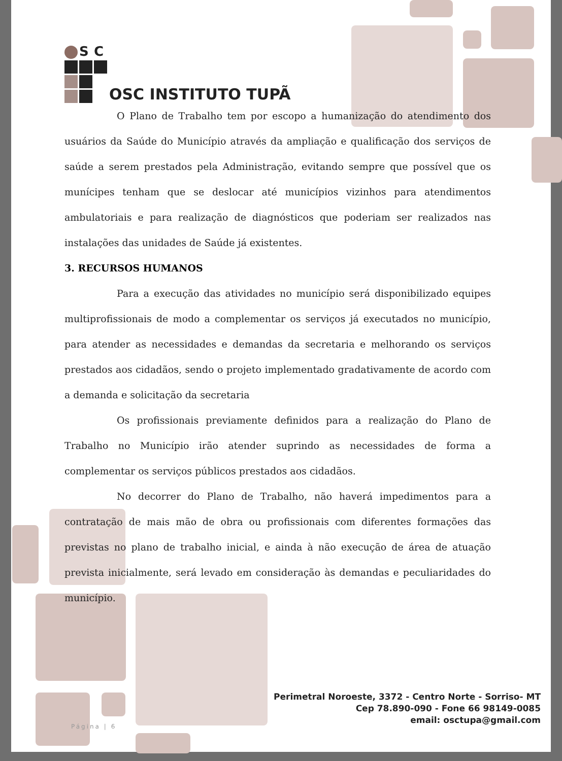S C
OSC INSTITUTO TUPÃ
O Plano de Trabalho tem por escopo a humanização do atendimento dos usuários da Saúde do Município através da ampliação e qualificação dos serviços de saúde a serem prestados pela Administração, evitando sempre que possível que os munícipes tenham que se deslocar até municípios vizinhos para atendimentos ambulatoriais e para realização de diagnósticos que poderiam ser realizados nas instalações das unidades de Saúde já existentes.
3. RECURSOS HUMANOS
Para a execução das atividades no município será disponibilizado equipes multiprofissionais de modo a complementar os serviços já executados no município, para atender as necessidades e demandas da secretaria e melhorando os serviços prestados aos cidadãos, sendo o projeto implementado gradativamente de acordo com a demanda e solicitação da secretaria
Os profissionais previamente definidos para a realização do Plano de Trabalho no Município irão atender suprindo as necessidades de forma a complementar os serviços públicos prestados aos cidadãos.
No decorrer do Plano de Trabalho, não haverá impedimentos para a contratação de mais mão de obra ou profissionais com diferentes formações das previstas no plano de trabalho inicial, e ainda à não execução de área de atuação prevista inicialmente, será levado em consideração às demandas e peculiaridades do município.
Perimetral Noroeste, 3372 - Centro Norte - Sorriso- MT
Cep 78.890-090 - Fone 66 98149-0085
email: osctupa@gmail.com
Página | 6